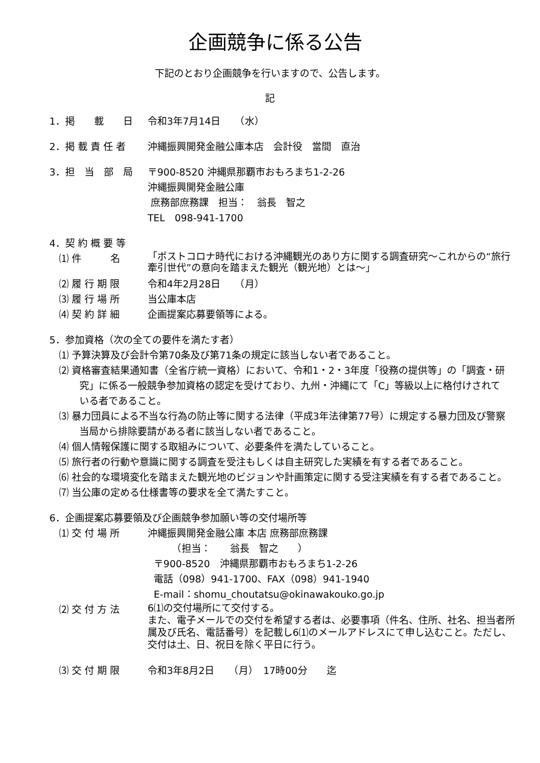企画競争に係る公告
下記のとおり企画競争を行いますので、公告します。
記
1．掲　　載　　日 令和3年7月14日　　（水）
2．掲 載 責 任 者 沖縄振興開発金融公庫本店　会計役　當間　直治
3．担　当　部　局 〒900-8520 沖縄県那覇市おもろまち1-2-26
沖縄振興開発金融公庫
庶務部庶務課　担当：　翁長　智之
TEL　098-941-1700
4．契 約 概 要 等
⑴ 件　　　名
「ポストコロナ時代における沖縄観光のあり方に関する調査研究～これからの“旅行牽引世代”の意向を踏まえた観光（観光地）とは～」
⑵ 履 行 期 限 令和4年2月28日　　（月）
⑶ 履 行 場 所 当公庫本店
⑷ 契 約 詳 細 企画提案応募要領等による。
5．参加資格（次の全ての要件を満たす者）
⑴ 予算決算及び会計令第70条及び第71条の規定に該当しない者であること。
⑵ 資格審査結果通知書（全省庁統一資格）において、令和1・2・3年度「役務の提供等」の「調査・研究」に係る一般競争参加資格の認定を受けており、九州・沖縄にて「C」等級以上に格付けされている者であること。
⑶ 暴力団員による不当な行為の防止等に関する法律（平成3年法律第77号）に規定する暴力団及び警察当局から排除要請がある者に該当しない者であること。
⑷ 個人情報保護に関する取組みについて、必要条件を満たしていること。
⑸ 旅行者の行動や意識に関する調査を受注もしくは自主研究した実績を有する者であること。
⑹ 社会的な環境変化を踏まえた観光地のビジョンや計画策定に関する受注実績を有する者であること。
⑺ 当公庫の定める仕様書等の要求を全て満たすこと。
6．企画提案応募要領及び企画競争参加願い等の交付場所等
⑴ 交 付 場 所 沖縄振興開発金融公庫 本店 庶務部庶務課
　　　（担当：　　翁長　智之　　）
〒900-8520　沖縄県那覇市おもろまち1-2-26
電話（098）941-1700、FAX（098）941-1940
E-mail：shomu_choutatsu@okinawakouko.go.jp
⑵ 交 付 方 法
6⑴の交付場所にて交付する。
また、電子メールでの交付を希望する者は、必要事項（件名、住所、社名、担当者所属及び氏名、電話番号）を記載し6⑴のメールアドレスにて申し込むこと。ただし、交付は土、日、祝日を除く平日に行う。
⑶ 交 付 期 限 令和3年8月2日　　（月）　17時00分　　迄